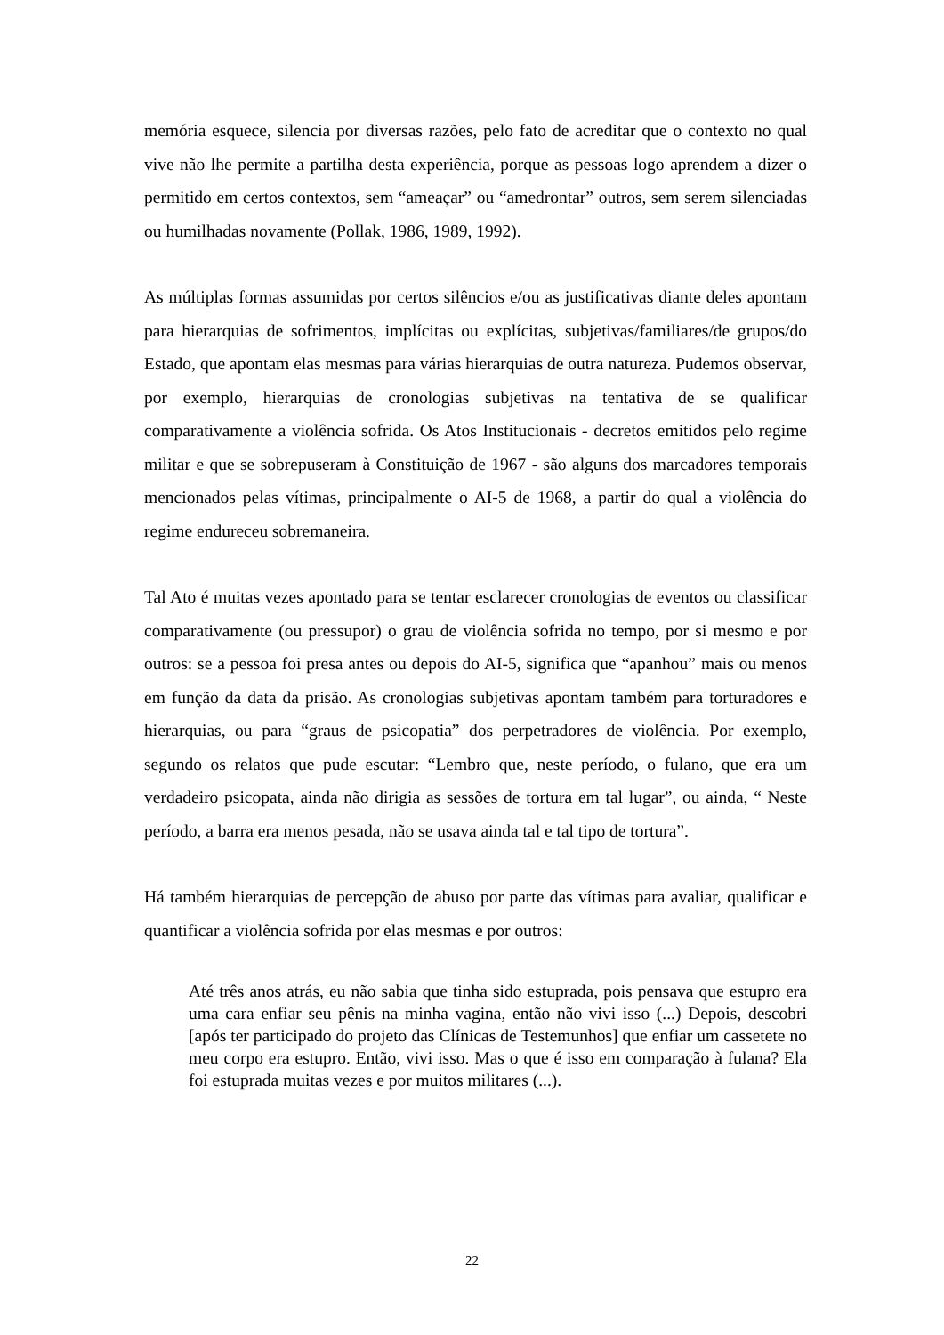memória esquece, silencia por diversas razões, pelo fato de acreditar que o contexto no qual vive não lhe permite a partilha desta experiência, porque as pessoas logo aprendem a dizer o permitido em certos contextos, sem “ameaçar” ou “amedrontar” outros, sem serem silenciadas ou humilhadas novamente (Pollak, 1986, 1989, 1992).
As múltiplas formas assumidas por certos silêncios e/ou as justificativas diante deles apontam para hierarquias de sofrimentos, implícitas ou explícitas, subjetivas/familiares/de grupos/do Estado, que apontam elas mesmas para várias hierarquias de outra natureza. Pudemos observar, por exemplo, hierarquias de cronologias subjetivas na tentativa de se qualificar comparativamente a violência sofrida. Os Atos Institucionais - decretos emitidos pelo regime militar e que se sobrepuseram à Constituição de 1967 - são alguns dos marcadores temporais mencionados pelas vítimas, principalmente o AI-5 de 1968, a partir do qual a violência do regime endureceu sobremaneira.
Tal Ato é muitas vezes apontado para se tentar esclarecer cronologias de eventos ou classificar comparativamente (ou pressupor) o grau de violência sofrida no tempo, por si mesmo e por outros: se a pessoa foi presa antes ou depois do AI-5, significa que “apanhou” mais ou menos em função da data da prisão. As cronologias subjetivas apontam também para torturadores e hierarquias, ou para “graus de psicopatia” dos perpetradores de violência. Por exemplo, segundo os relatos que pude escutar: “Lembro que, neste período, o fulano, que era um verdadeiro psicopata, ainda não dirigia as sessões de tortura em tal lugar”, ou ainda, “ Neste período, a barra era menos pesada, não se usava ainda tal e tal tipo de tortura”.
Há também hierarquias de percepção de abuso por parte das vítimas para avaliar, qualificar e quantificar a violência sofrida por elas mesmas e por outros:
Até três anos atrás, eu não sabia que tinha sido estuprada, pois pensava que estupro era uma cara enfiar seu pênis na minha vagina, então não vivi isso (...) Depois, descobri [após ter participado do projeto das Clínicas de Testemunhos] que enfiar um cassetete no meu corpo era estupro. Então, vivi isso. Mas o que é isso em comparação à fulana? Ela foi estuprada muitas vezes e por muitos militares (...).
22